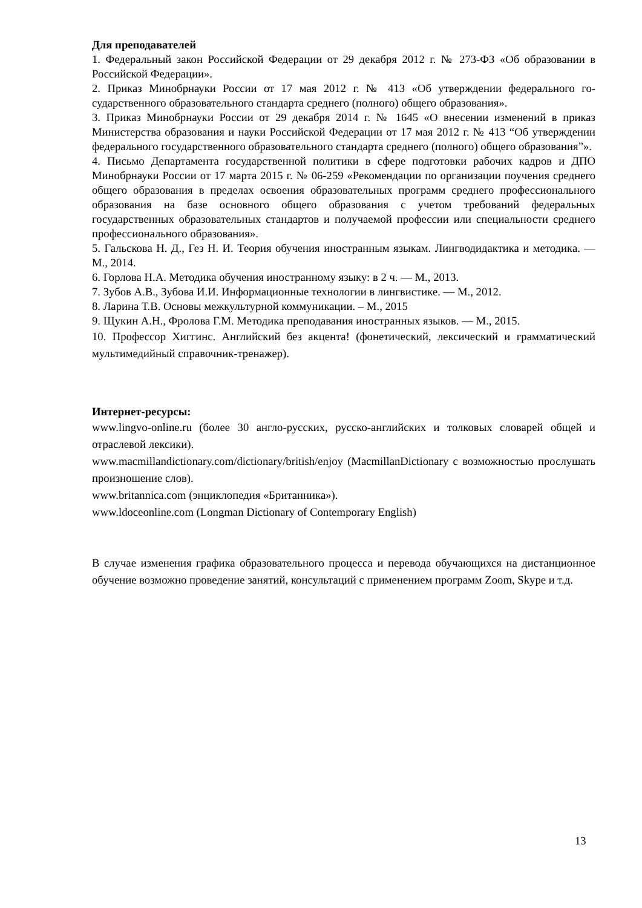Для преподавателей
1. Федеральный закон Российской Федерации от 29 декабря 2012 г. № 273-ФЗ «Об образовании в Российской Федерации».
2. Приказ Минобрнауки России от 17 мая 2012 г. № 413 «Об утверждении федерального го-сударственного образовательного стандарта среднего (полного) общего образования».
3. Приказ Минобрнауки России от 29 декабря 2014 г. № 1645 «О внесении изменений в приказ Министерства образования и науки Российской Федерации от 17 мая 2012 г. № 413 “Об утверждении федерального государственного образовательного стандарта среднего (полного) общего образования”».
4. Письмо Департамента государственной политики в сфере подготовки рабочих кадров и ДПО Минобрнауки России от 17 марта 2015 г. № 06-259 «Рекомендации по организации поучения среднего общего образования в пределах освоения образовательных программ среднего профессионального образования на базе основного общего образования с учетом требований федеральных государственных образовательных стандартов и получаемой профессии или специальности среднего профессионального образования».
5. Гальскова Н. Д., Гез Н. И. Теория обучения иностранным языкам. Лингводидактика и методика. — М., 2014.
6. Горлова Н.А. Методика обучения иностранному языку: в 2 ч. — М., 2013.
7. Зубов А.В., Зубова И.И. Информационные технологии в лингвистике. — М., 2012.
8. Ларина Т.В. Основы межкультурной коммуникации. – М., 2015
9. Щукин А.Н., Фролова Г.М. Методика преподавания иностранных языков. — М., 2015.
10. Профессор Хиггинс. Английский без акцента! (фонетический, лексический и грамматический мультимедийный справочник-тренажер).
Интернет-ресурсы:
www.lingvo-online.ru (более 30 англо-русских, русско-английских и толковых словарей общей и отраслевой лексики).
www.macmillandictionary.com/dictionary/british/enjoy (MacmillanDictionary с возможностью прослушать произношение слов).
www.britannica.com (энциклопедия «Британника»).
www.ldoceonline.com (Longman Dictionary of Contemporary English)
В случае изменения графика образовательного процесса и перевода обучающихся на дистанционное обучение возможно проведение занятий, консультаций с применением программ Zoom, Skype и т.д.
13